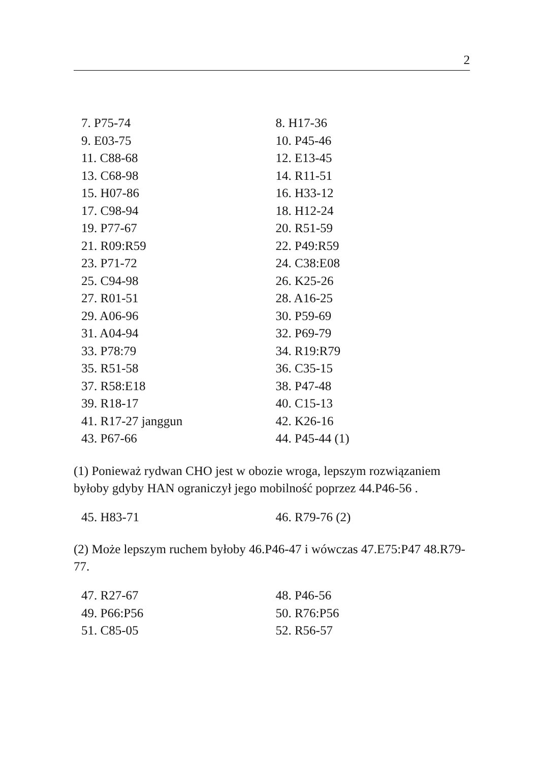2
| 7. P75-74 | 8. H17-36 |
| 9. E03-75 | 10. P45-46 |
| 11. C88-68 | 12. E13-45 |
| 13. C68-98 | 14. R11-51 |
| 15. H07-86 | 16. H33-12 |
| 17. C98-94 | 18. H12-24 |
| 19. P77-67 | 20. R51-59 |
| 21. R09:R59 | 22. P49:R59 |
| 23. P71-72 | 24. C38:E08 |
| 25. C94-98 | 26. K25-26 |
| 27. R01-51 | 28. A16-25 |
| 29. A06-96 | 30. P59-69 |
| 31. A04-94 | 32. P69-79 |
| 33. P78:79 | 34. R19:R79 |
| 35. R51-58 | 36. C35-15 |
| 37. R58:E18 | 38. P47-48 |
| 39. R18-17 | 40. C15-13 |
| 41. R17-27 janggun | 42. K26-16 |
| 43. P67-66 | 44. P45-44 (1) |
(1) Ponieważ rydwan CHO jest w obozie wroga, lepszym rozwiązaniem byłoby gdyby HAN ograniczył jego mobilność poprzez 44.P46-56 .
| 45. H83-71 | 46. R79-76 (2) |
(2) Może lepszym ruchem byłoby 46.P46-47 i wówczas 47.E75:P47 48.R79-77.
| 47. R27-67 | 48. P46-56 |
| 49. P66:P56 | 50. R76:P56 |
| 51. C85-05 | 52. R56-57 |